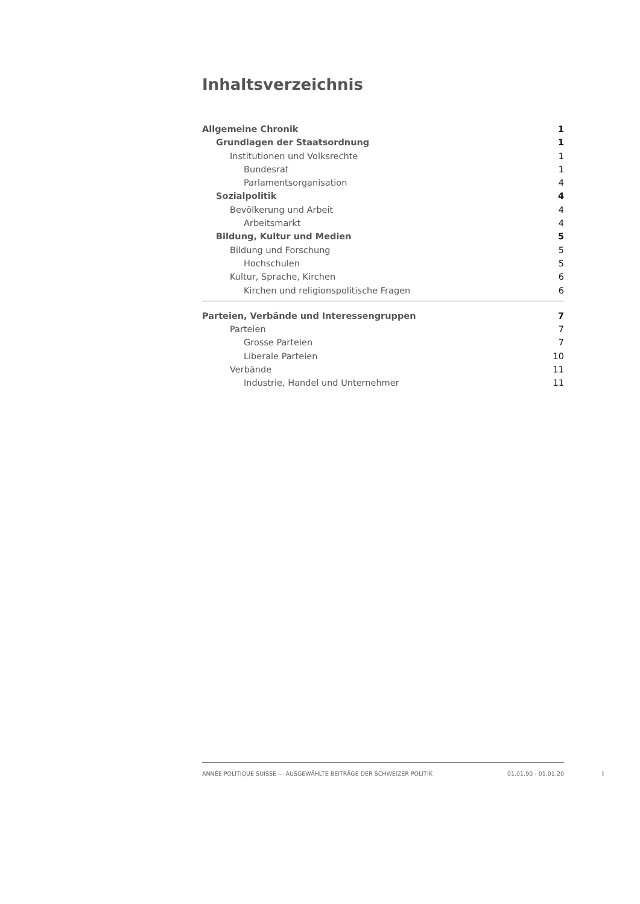Inhaltsverzeichnis
Allgemeine Chronik 1
Grundlagen der Staatsordnung 1
Institutionen und Volksrechte 1
Bundesrat 1
Parlamentsorganisation 4
Sozialpolitik 4
Bevölkerung und Arbeit 4
Arbeitsmarkt 4
Bildung, Kultur und Medien 5
Bildung und Forschung 5
Hochschulen 5
Kultur, Sprache, Kirchen 6
Kirchen und religionspolitische Fragen 6
Parteien, Verbände und Interessengruppen 7
Parteien 7
Grosse Parteien 7
Liberale Parteien 10
Verbände 11
Industrie, Handel und Unternehmer 11
ANNÉE POLITIQUE SUISSE — AUSGEWÄHLTE BEITRÄGE DER SCHWEIZER POLITIK 01.01.90 - 01.01.20
I